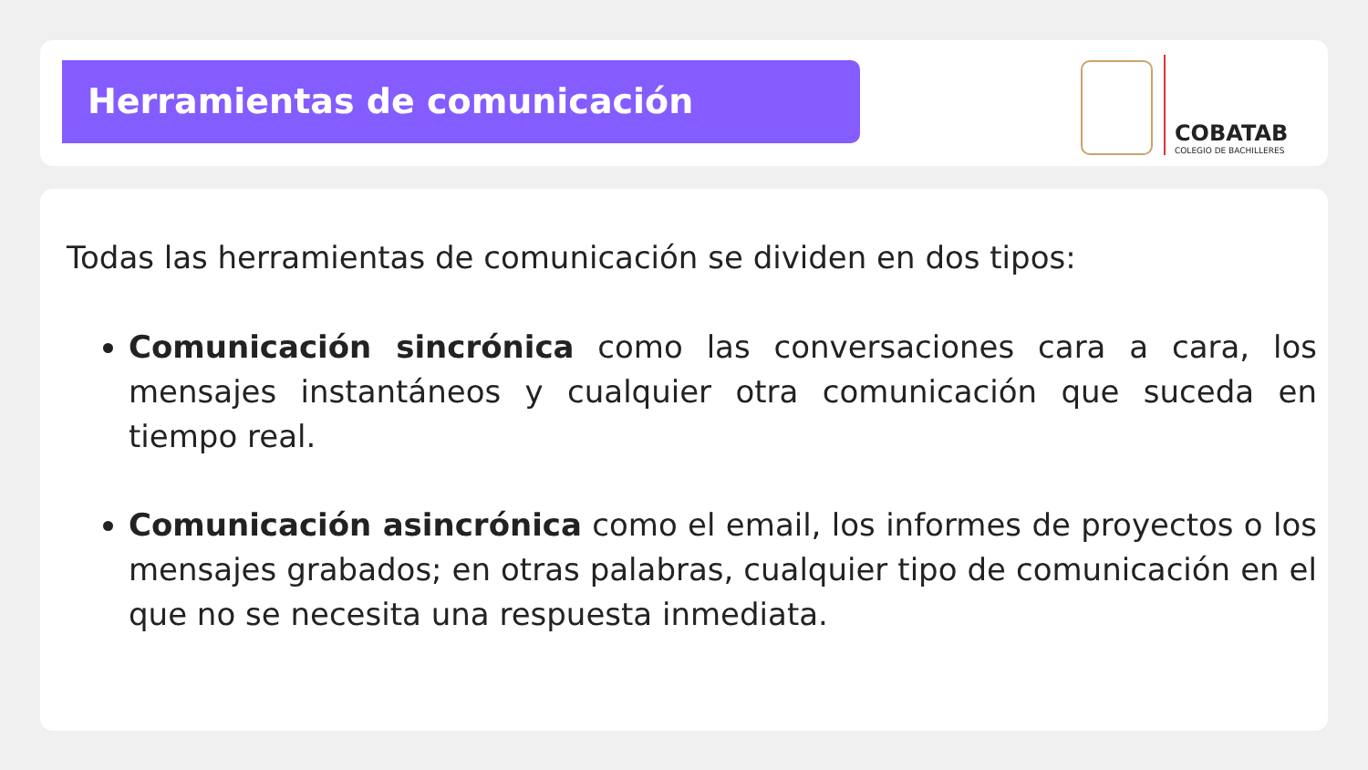Herramientas de comunicación
COBATAB
COLEGIO DE BACHILLERES
Todas las herramientas de comunicación se dividen en dos tipos:
Comunicación sincrónica como las conversaciones cara a cara, los mensajes instantáneos y cualquier otra comunicación que suceda en tiempo real.
Comunicación asincrónica como el email, los informes de proyectos o los mensajes grabados; en otras palabras, cualquier tipo de comunicación en el que no se necesita una respuesta inmediata.